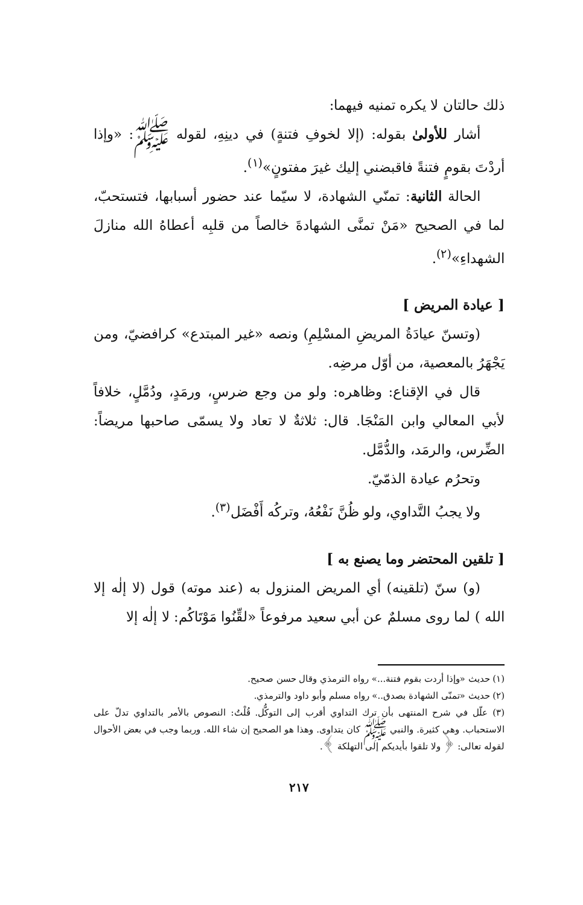ذلك حالتان لا يكره تمنيه فيهما:
أشار للأولىٰ بقوله: (إلا لخوفِ فتنةٍ) في دينِهِ، لقوله ﷺ: «وإذا أردْتَ بقومٍ فتنةً فاقبضني إليك غيرَ مفتونٍ»<sup>(١)</sup>.
الحالة الثانية: تمنّي الشهادة، لا سيّما عند حضور أسبابها، فتستحبّ، لما في الصحيح «مَنْ تمنَّى الشهادةَ خالصاً من قلبِه أعطاهُ الله منازلَ الشهداءِ»<sup>(٢)</sup>.
[ عيادة المريض ]
(وتسنّ عيادَةُ المريضِ المسْلِمِ) ونصه «غير المبتدع» كرافضيّ، ومن يَجْهَرُ بالمعصية، من أوّل مرضِه.
قال في الإقناع: وظاهره: ولو من وجع ضرسٍ، ورمَدٍ، ودُمَّلٍ، خلافاً لأبي المعالي وابن المَنْجَا. قال: ثلاثةٌ لا تعاد ولا يسمّى صاحبها مريضاً: الضِّرس، والرمَد، والدُّمَّل.
وتحرُم عيادة الذمّيّ.
ولا يجبُ التَّداوي، ولو ظُنَّ نَفْعُهُ، وتركُه أَفْضَل<sup>(٣)</sup>.
[ تلقين المحتضر وما يصنع به ]
(و) سنّ (تلقينه) أي المريض المنزول به (عند موته) قول (لا إلٰه إلا الله ) لما روى مسلمٌ عن أبي سعيد مرفوعاً «لقِّنُوا مَوْتَاكُم: لا إلٰه إلا
(١) حديث «وإذا أردت بقوم فتنة...» رواه الترمذي وقال حسن صحيح.
(٢) حديث «تمنّى الشهادة بصدق..» رواه مسلم وأبو داود والترمذي.
(٣) علّل في شرح المنتهى بأن ترك التداوي أقرب إلى التوكُّل. قُلْتُ: النصوص بالأمر بالتداوي تدلّ على الاستحباب. وهي كثيرة. والنبي ﷺ كان يتداوى. وهذا هو الصحيح إن شاء الله. وربما وجب في بعض الأحوال لقوله تعالى: ﴿ ولا تلقوا بأيديكم إلى التهلكة ﴾.
٢١٧